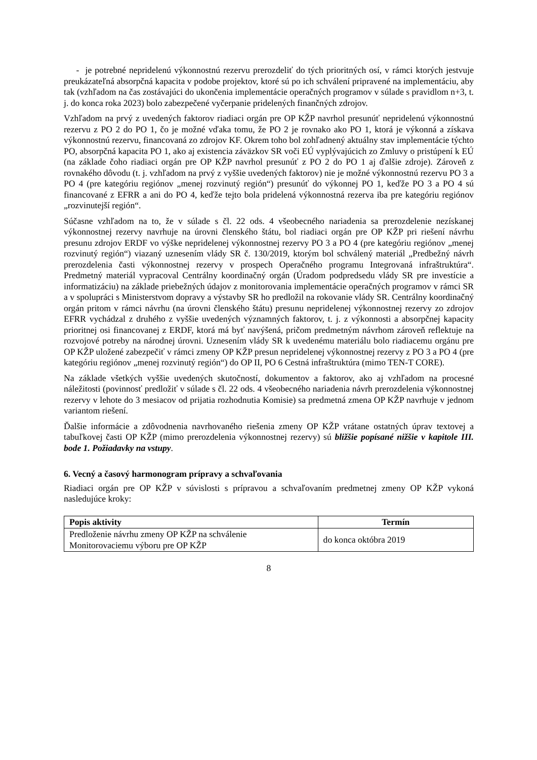- je potrebné nepridelenú výkonnostnú rezervu prerozdeliť do tých prioritných osí, v rámci ktorých jestvuje preukázateľná absorpčná kapacita v podobe projektov, ktoré sú po ich schválení pripravené na implementáciu, aby tak (vzhľadom na čas zostávajúci do ukončenia implementácie operačných programov v súlade s pravidlom n+3, t. j. do konca roka 2023) bolo zabezpečené vyčerpanie pridelených finančných zdrojov.
Vzhľadom na prvý z uvedených faktorov riadiaci orgán pre OP KŽP navrhol presunúť nepridelenú výkonnostnú rezervu z PO 2 do PO 1, čo je možné vďaka tomu, že PO 2 je rovnako ako PO 1, ktorá je výkonná a získava výkonnostnú rezervu, financovaná zo zdrojov KF. Okrem toho bol zohľadnený aktuálny stav implementácie týchto PO, absorpčná kapacita PO 1, ako aj existencia záväzkov SR voči EÚ vyplývajúcich zo Zmluvy o pristúpení k EÚ (na základe čoho riadiaci orgán pre OP KŽP navrhol presunúť z PO 2 do PO 1 aj ďalšie zdroje). Zároveň z rovnakého dôvodu (t. j. vzhľadom na prvý z vyššie uvedených faktorov) nie je možné výkonnostnú rezervu PO 3 a PO 4 (pre kategóriu regiónov „menej rozvinutý región“) presunúť do výkonnej PO 1, keďže PO 3 a PO 4 sú financované z EFRR a ani do PO 4, keďže tejto bola pridelená výkonnostná rezerva iba pre kategóriu regiónov „rozvinutejší región“.
Súčasne vzhľadom na to, že v súlade s čl. 22 ods. 4 všeobecného nariadenia sa prerozdelenie nezískanej výkonnostnej rezervy navrhuje na úrovni členského štátu, bol riadiaci orgán pre OP KŽP pri riešení návrhu presunu zdrojov ERDF vo výške nepridelenej výkonnostnej rezervy PO 3 a PO 4 (pre kategóriu regiónov „menej rozvinutý región“) viazaný uznesením vlády SR č. 130/2019, ktorým bol schválený materiál „Predbežný návrh prerozdelenia časti výkonnostnej rezervy v prospech Operačného programu Integrovaná infraštruktúra“. Predmetný materiál vypracoval Centrálny koordinačný orgán (Úradom podpredsedu vlády SR pre investície a informatizáciu) na základe priebežných údajov z monitorovania implementácie operačných programov v rámci SR a v spolupráci s Ministerstvom dopravy a výstavby SR ho predložil na rokovanie vlády SR. Centrálny koordinačný orgán pritom v rámci návrhu (na úrovni členského štátu) presunu nepridelenej výkonnostnej rezervy zo zdrojov EFRR vychádzal z druhého z vyššie uvedených významných faktorov, t. j. z výkonnosti a absorpčnej kapacity prioritnej osi financovanej z ERDF, ktorá má byť navýšená, pričom predmetným návrhom zároveň reflektuje na rozvojové potreby na národnej úrovni. Uznesením vlády SR k uvedenému materiálu bolo riadiacemu orgánu pre OP KŽP uložené zabezpečiť v rámci zmeny OP KŽP presun nepridelenej výkonnostnej rezervy z PO 3 a PO 4 (pre kategóriu regiónov „menej rozvinutý región“) do OP II, PO 6 Cestná infraštruktúra (mimo TEN-T CORE).
Na základe všetkých vyššie uvedených skutočností, dokumentov a faktorov, ako aj vzhľadom na procesné náležitosti (povinnosť predložiť v súlade s čl. 22 ods. 4 všeobecného nariadenia návrh prerozdelenia výkonnostnej rezervy v lehote do 3 mesiacov od prijatia rozhodnutia Komisie) sa predmetná zmena OP KŽP navrhuje v jednom variantom riešení.
Ďalšie informácie a zdôvodnenia navrhovaného riešenia zmeny OP KŽP vrátane ostatných úprav textovej a tabuľkovej časti OP KŽP (mimo prerozdelenia výkonnostnej rezervy) sú bližšie popísané nižšie v kapitole III. bode 1. Požiadavky na vstupy.
6. Vecný a časový harmonogram prípravy a schvaľovania
Riadiaci orgán pre OP KŽP v súvislosti s prípravou a schvaľovaním predmetnej zmeny OP KŽP vykoná nasledujúce kroky:
| Popis aktivity | Termín |
| --- | --- |
| Predloženie návrhu zmeny OP KŽP na schválenie Monitorovaciemu výboru pre OP KŽP | do konca októbra 2019 |
8